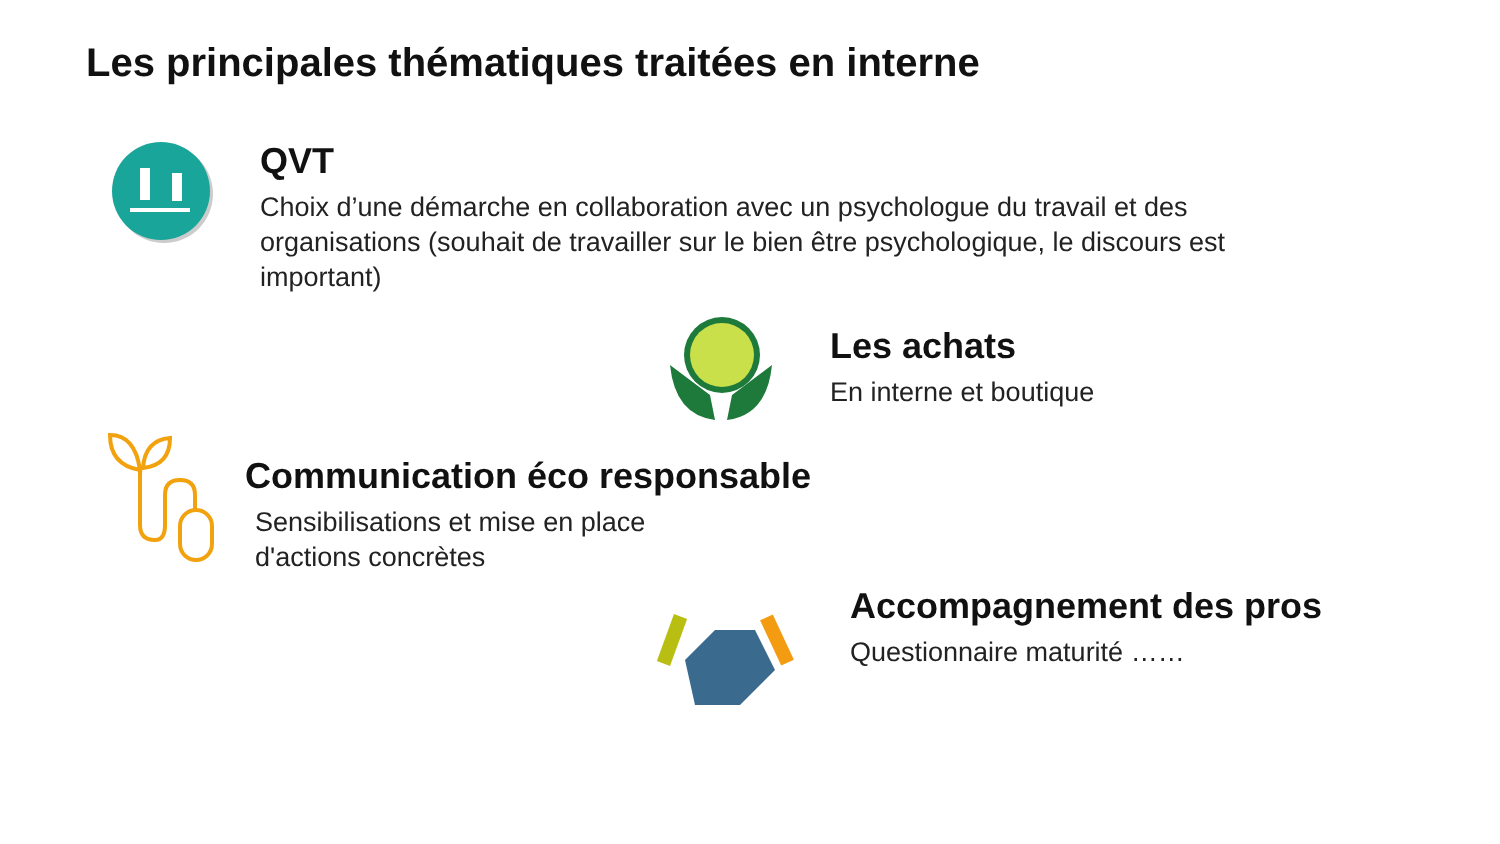Les principales thématiques traitées en interne
QVT
Choix d’une démarche en collaboration avec un psychologue du travail et des organisations (souhait de travailler sur le bien être psychologique, le discours est important)
Les achats
En interne et boutique
Communication éco responsable
Sensibilisations et mise en place
d'actions concrètes
Accompagnement des pros
Questionnaire maturité ……